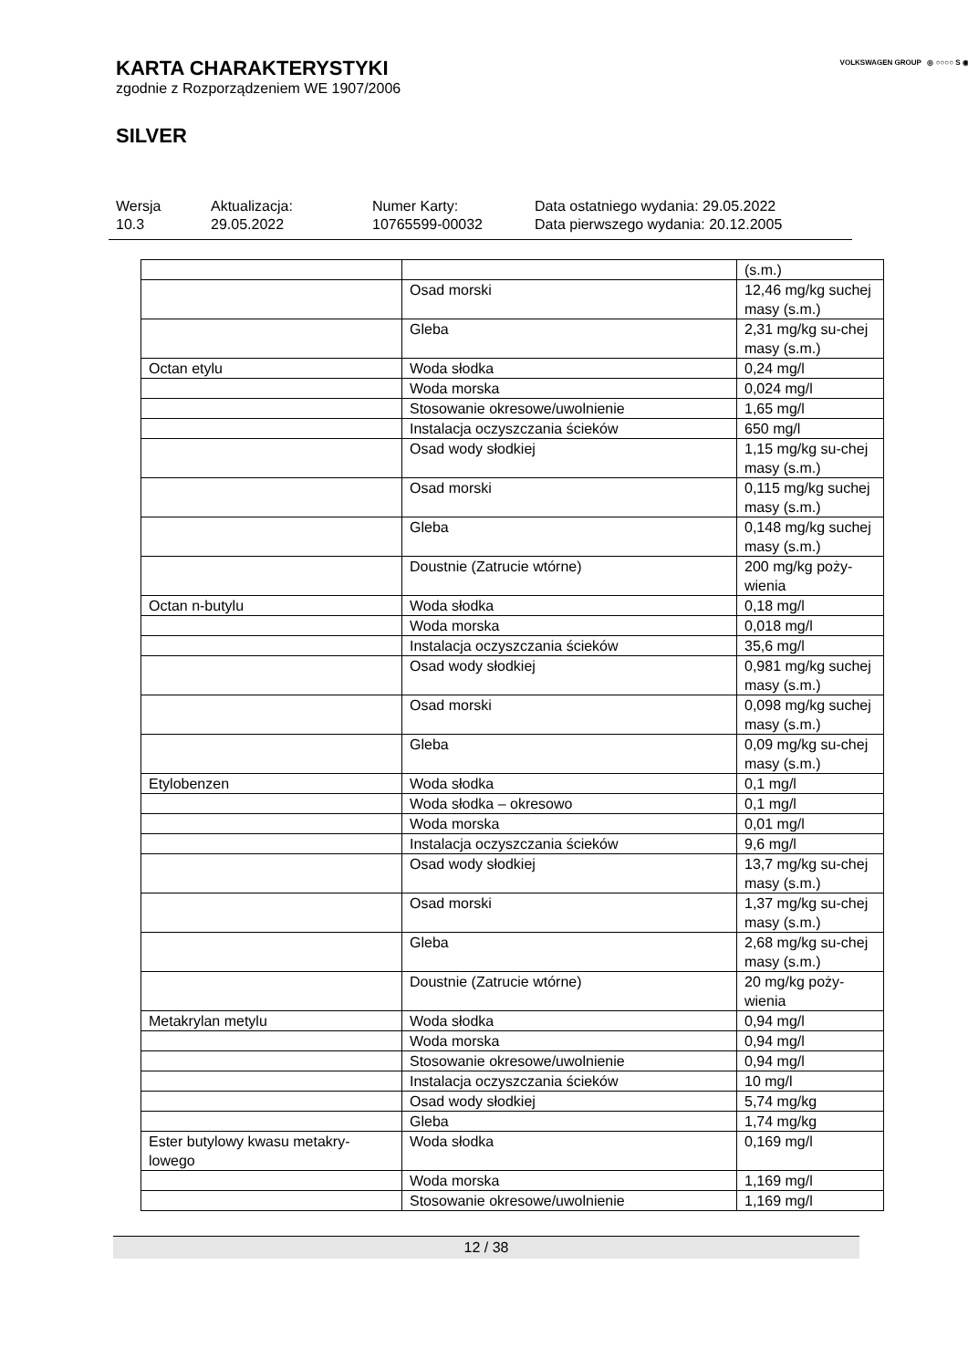VOLKSWAGEN GROUP ◎ ○○○○ S ◉ ◎
KARTA CHARAKTERYSTYKI
zgodnie z Rozporządzeniem WE 1907/2006
SILVER
Wersja
10.3
Aktualizacja:
29.05.2022
Numer Karty:
10765599-00032
Data ostatniego wydania: 29.05.2022
Data pierwszego wydania: 20.12.2005
| | | (s.m.) |
| | Osad morski | 12,46 mg/kg suchej masy (s.m.) |
| | Gleba | 2,31 mg/kg su-chej masy (s.m.) |
| Octan etylu | Woda słodka | 0,24 mg/l |
| | Woda morska | 0,024 mg/l |
| | Stosowanie okresowe/uwolnienie | 1,65 mg/l |
| | Instalacja oczyszczania ścieków | 650 mg/l |
| | Osad wody słodkiej | 1,15 mg/kg su-chej masy (s.m.) |
| | Osad morski | 0,115 mg/kg suchej masy (s.m.) |
| | Gleba | 0,148 mg/kg suchej masy (s.m.) |
| | Doustnie (Zatrucie wtórne) | 200 mg/kg poży-wienia |
| Octan n-butylu | Woda słodka | 0,18 mg/l |
| | Woda morska | 0,018 mg/l |
| | Instalacja oczyszczania ścieków | 35,6 mg/l |
| | Osad wody słodkiej | 0,981 mg/kg suchej masy (s.m.) |
| | Osad morski | 0,098 mg/kg suchej masy (s.m.) |
| | Gleba | 0,09 mg/kg su-chej masy (s.m.) |
| Etylobenzen | Woda słodka | 0,1 mg/l |
| | Woda słodka – okresowo | 0,1 mg/l |
| | Woda morska | 0,01 mg/l |
| | Instalacja oczyszczania ścieków | 9,6 mg/l |
| | Osad wody słodkiej | 13,7 mg/kg su-chej masy (s.m.) |
| | Osad morski | 1,37 mg/kg su-chej masy (s.m.) |
| | Gleba | 2,68 mg/kg su-chej masy (s.m.) |
| | Doustnie (Zatrucie wtórne) | 20 mg/kg poży-wienia |
| Metakrylan metylu | Woda słodka | 0,94 mg/l |
| | Woda morska | 0,94 mg/l |
| | Stosowanie okresowe/uwolnienie | 0,94 mg/l |
| | Instalacja oczyszczania ścieków | 10 mg/l |
| | Osad wody słodkiej | 5,74 mg/kg |
| | Gleba | 1,74 mg/kg |
| Ester butylowy kwasu metakry-lowego | Woda słodka | 0,169 mg/l |
| | Woda morska | 1,169 mg/l |
| | Stosowanie okresowe/uwolnienie | 1,169 mg/l |
12 / 38